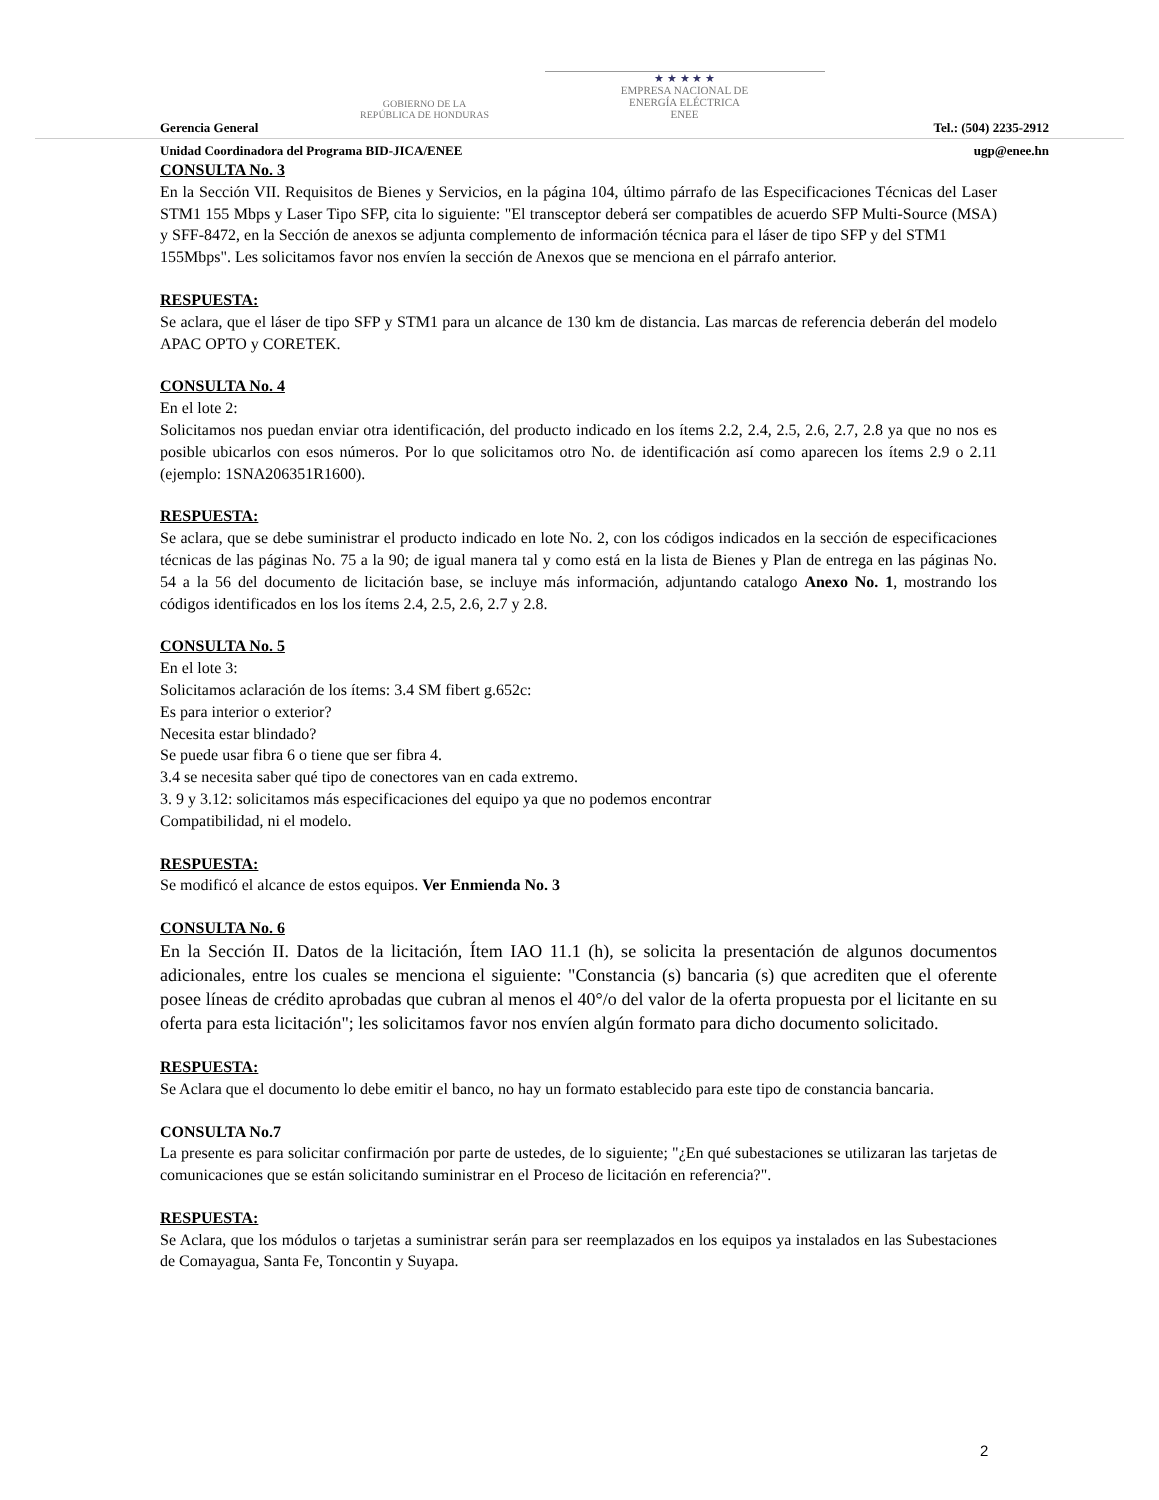GOBIERNO DE LA
REPÚBLICA DE HONDURAS
★ ★ ★ ★ ★
EMPRESA NACIONAL DE
ENERGÍA ELÉCTRICA
ENEE
Gerencia General Tel.: (504) 2235-2912
Unidad Coordinadora del Programa BID-JICA/ENEE ugp@enee.hn
CONSULTA No. 3
En la Sección VII. Requisitos de Bienes y Servicios, en la página 104, último párrafo de las Especificaciones Técnicas del Laser STM1 155 Mbps y Laser Tipo SFP, cita lo siguiente: "El transceptor deberá ser compatibles de acuerdo SFP Multi-Source (MSA) y SFF-8472, en la Sección de anexos se adjunta complemento de información técnica para el láser de tipo SFP y del STM1
155Mbps". Les solicitamos favor nos envíen la sección de Anexos que se menciona en el párrafo anterior.
RESPUESTA:
Se aclara, que el láser de tipo SFP y STM1 para un alcance de 130 km de distancia. Las marcas de referencia deberán del modelo APAC OPTO y CORETEK.
CONSULTA No. 4
En el lote 2:
Solicitamos nos puedan enviar otra identificación, del producto indicado en los ítems 2.2, 2.4, 2.5, 2.6, 2.7, 2.8 ya que no nos es posible ubicarlos con esos números. Por lo que solicitamos otro No. de identificación así como aparecen los ítems 2.9 o 2.11 (ejemplo: 1SNA206351R1600).
RESPUESTA:
Se aclara, que se debe suministrar el producto indicado en lote No. 2, con los códigos indicados en la sección de especificaciones técnicas de las páginas No. 75 a la 90; de igual manera tal y como está en la lista de Bienes y Plan de entrega en las páginas No. 54 a la 56 del documento de licitación base, se incluye más información, adjuntando catalogo Anexo No. 1, mostrando los códigos identificados en los los ítems 2.4, 2.5, 2.6, 2.7 y 2.8.
CONSULTA No. 5
En el lote 3:
Solicitamos aclaración de los ítems: 3.4 SM fibert g.652c:
Es para interior o exterior?
Necesita estar blindado?
Se puede usar fibra 6 o tiene que ser fibra 4.
3.4 se necesita saber qué tipo de conectores van en cada extremo.
3. 9 y 3.12: solicitamos más especificaciones del equipo ya que no podemos encontrar
Compatibilidad, ni el modelo.
RESPUESTA:
Se modificó el alcance de estos equipos. Ver Enmienda No. 3
CONSULTA No. 6
En la Sección II. Datos de la licitación, Ítem IAO 11.1 (h), se solicita la presentación de algunos documentos adicionales, entre los cuales se menciona el siguiente: "Constancia (s) bancaria (s) que acrediten que el oferente posee líneas de crédito aprobadas que cubran al menos el 40°/o del valor de la oferta propuesta por el licitante en su oferta para esta licitación"; les solicitamos favor nos envíen algún formato para dicho documento solicitado.
RESPUESTA:
Se Aclara que el documento lo debe emitir el banco, no hay un formato establecido para este tipo de constancia bancaria.
CONSULTA No.7
La presente es para solicitar confirmación por parte de ustedes, de lo siguiente; "¿En qué subestaciones se utilizaran las tarjetas de comunicaciones que se están solicitando suministrar en el Proceso de licitación en referencia?".
RESPUESTA:
Se Aclara, que los módulos o tarjetas a suministrar serán para ser reemplazados en los equipos ya instalados en las Subestaciones de Comayagua, Santa Fe, Toncontin y Suyapa.
2